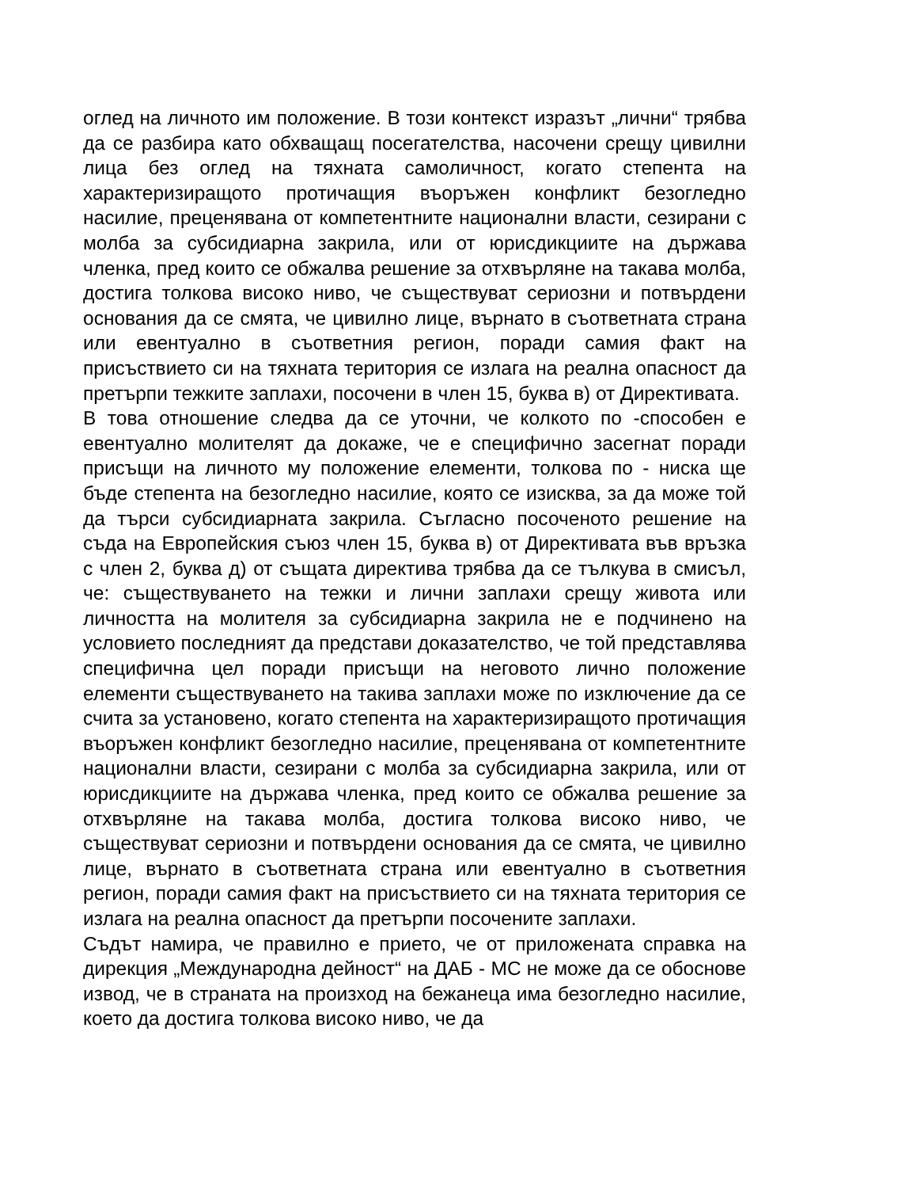оглед на личното им положение. В този контекст изразът „лични“ трябва да се разбира като обхващащ посегателства, насочени срещу цивилни лица без оглед на тяхната самоличност, когато степента на характеризиращото протичащия въоръжен конфликт безогледно насилие, преценявана от компетентните национални власти, сезирани с молба за субсидиарна закрила, или от юрисдикциите на държава членка, пред които се обжалва решение за отхвърляне на такава молба, достига толкова високо ниво, че съществуват сериозни и потвърдени основания да се смята, че цивилно лице, върнато в съответната страна или евентуално в съответния регион, поради самия факт на присъствието си на тяхната територия се излага на реална опасност да претърпи тежките заплахи, посочени в член 15, буква в) от Директивата.
В това отношение следва да се уточни, че колкото по -способен е евентуално молителят да докаже, че е специфично засегнат поради присъщи на личното му положение елементи, толкова по - ниска ще бъде степента на безогледно насилие, която се изисква, за да може той да търси субсидиарната закрила. Съгласно посоченото решение на съда на Европейския съюз член 15, буква в) от Директивата във връзка с член 2, буква д) от същата директива трябва да се тълкува в смисъл, че: съществуването на тежки и лични заплахи срещу живота или личността на молителя за субсидиарна закрила не е подчинено на условието последният да представи доказателство, че той представлява специфична цел поради присъщи на неговото лично положение елементи съществуването на такива заплахи може по изключение да се счита за установено, когато степента на характеризиращото протичащия въоръжен конфликт безогледно насилие, преценявана от компетентните национални власти, сезирани с молба за субсидиарна закрила, или от юрисдикциите на държава членка, пред които се обжалва решение за отхвърляне на такава молба, достига толкова високо ниво, че съществуват сериозни и потвърдени основания да се смята, че цивилно лице, върнато в съответната страна или евентуално в съответния регион, поради самия факт на присъствието си на тяхната територия се излага на реална опасност да претърпи посочените заплахи.
Съдът намира, че правилно е прието, че от приложената справка на дирекция „Международна дейност“ на ДАБ - МС не може да се обоснове извод, че в страната на произход на бежанеца има безогледно насилие, което да достига толкова високо ниво, че да